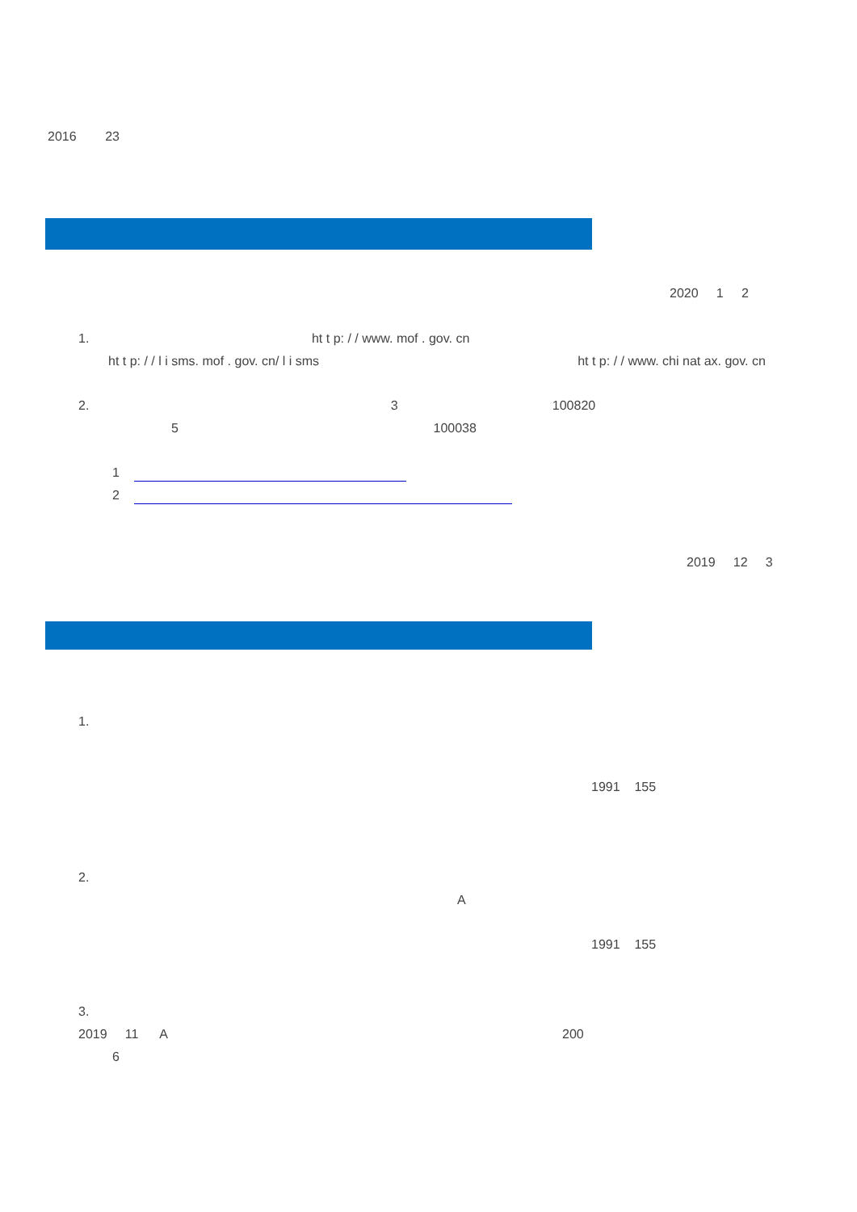2016 23
2020 1 2
1. ht t p: / / www. mof . gov. cn
ht t p: / / l i sms. mof . gov. cn/ l i sms ht t p: / / www. chi nat ax. gov. cn
2. 3 100820
5 100038
1
2
2019 12 3
1.
1991 155
2.
A
1991 155
3.
2019 11 A 200
6